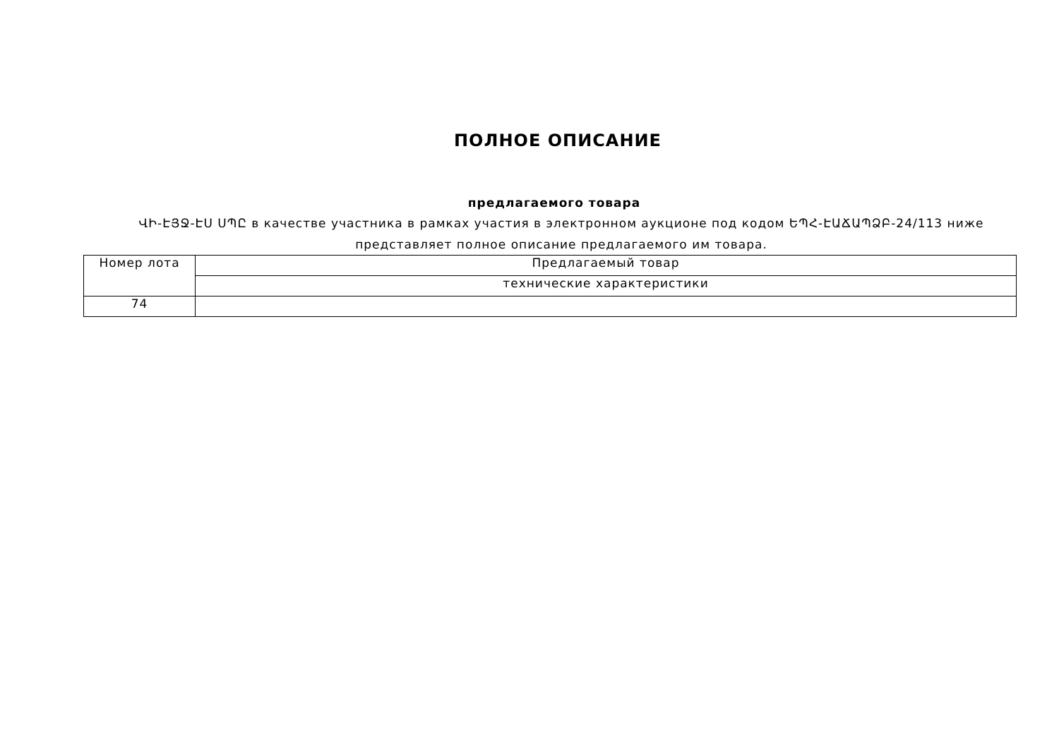ПОЛНОЕ ОПИСАНИЕ
предлагаемого товара
ՎԻ-ԷՅՋ-ԷՍ ՍՊԸ в качестве участника в рамках участия в электронном аукционе под кодом ԵՊՀ-ԷԱՃԱՊՁԲ-24/113 ниже представляет полное описание предлагаемого им товара.
| Номер лота | Предлагаемый товар |
| | технические характеристики |
| 74 | |